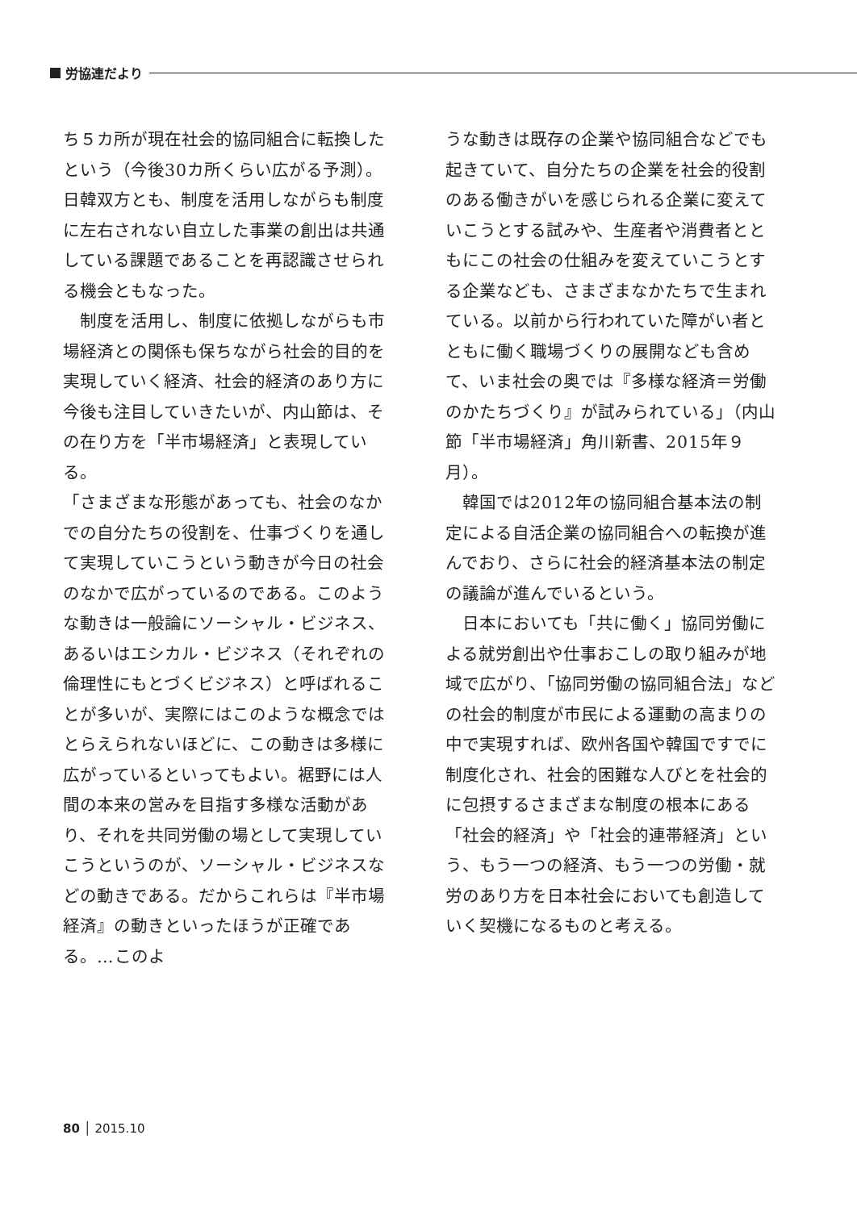労協連だより
ち５カ所が現在社会的協同組合に転換したという（今後30カ所くらい広がる予測）。日韓双方とも、制度を活用しながらも制度に左右されない自立した事業の創出は共通している課題であることを再認識させられる機会ともなった。
　制度を活用し、制度に依拠しながらも市場経済との関係も保ちながら社会的目的を実現していく経済、社会的経済のあり方に今後も注目していきたいが、内山節は、その在り方を「半市場経済」と表現している。
「さまざまな形態があっても、社会のなかでの自分たちの役割を、仕事づくりを通して実現していこうという動きが今日の社会のなかで広がっているのである。このような動きは一般論にソーシャル・ビジネス、あるいはエシカル・ビジネス（それぞれの倫理性にもとづくビジネス）と呼ばれることが多いが、実際にはこのような概念ではとらえられないほどに、この動きは多様に広がっているといってもよい。裾野には人間の本来の営みを目指す多様な活動があり、それを共同労働の場として実現していこうというのが、ソーシャル・ビジネスなどの動きである。だからこれらは『半市場経済』の動きといったほうが正確である。…このよ
うな動きは既存の企業や協同組合などでも起きていて、自分たちの企業を社会的役割のある働きがいを感じられる企業に変えていこうとする試みや、生産者や消費者とともにこの社会の仕組みを変えていこうとする企業なども、さまざまなかたちで生まれている。以前から行われていた障がい者とともに働く職場づくりの展開なども含めて、いま社会の奥では『多様な経済＝労働のかたちづくり』が試みられている」（内山節「半市場経済」角川新書、2015年９月）。
　韓国では2012年の協同組合基本法の制定による自活企業の協同組合への転換が進んでおり、さらに社会的経済基本法の制定の議論が進んでいるという。
　日本においても「共に働く」協同労働による就労創出や仕事おこしの取り組みが地域で広がり、「協同労働の協同組合法」などの社会的制度が市民による運動の高まりの中で実現すれば、欧州各国や韓国ですでに制度化され、社会的困難な人びとを社会的に包摂するさまざまな制度の根本にある「社会的経済」や「社会的連帯経済」という、もう一つの経済、もう一つの労働・就労のあり方を日本社会においても創造していく契機になるものと考える。
80 │ 2015.10